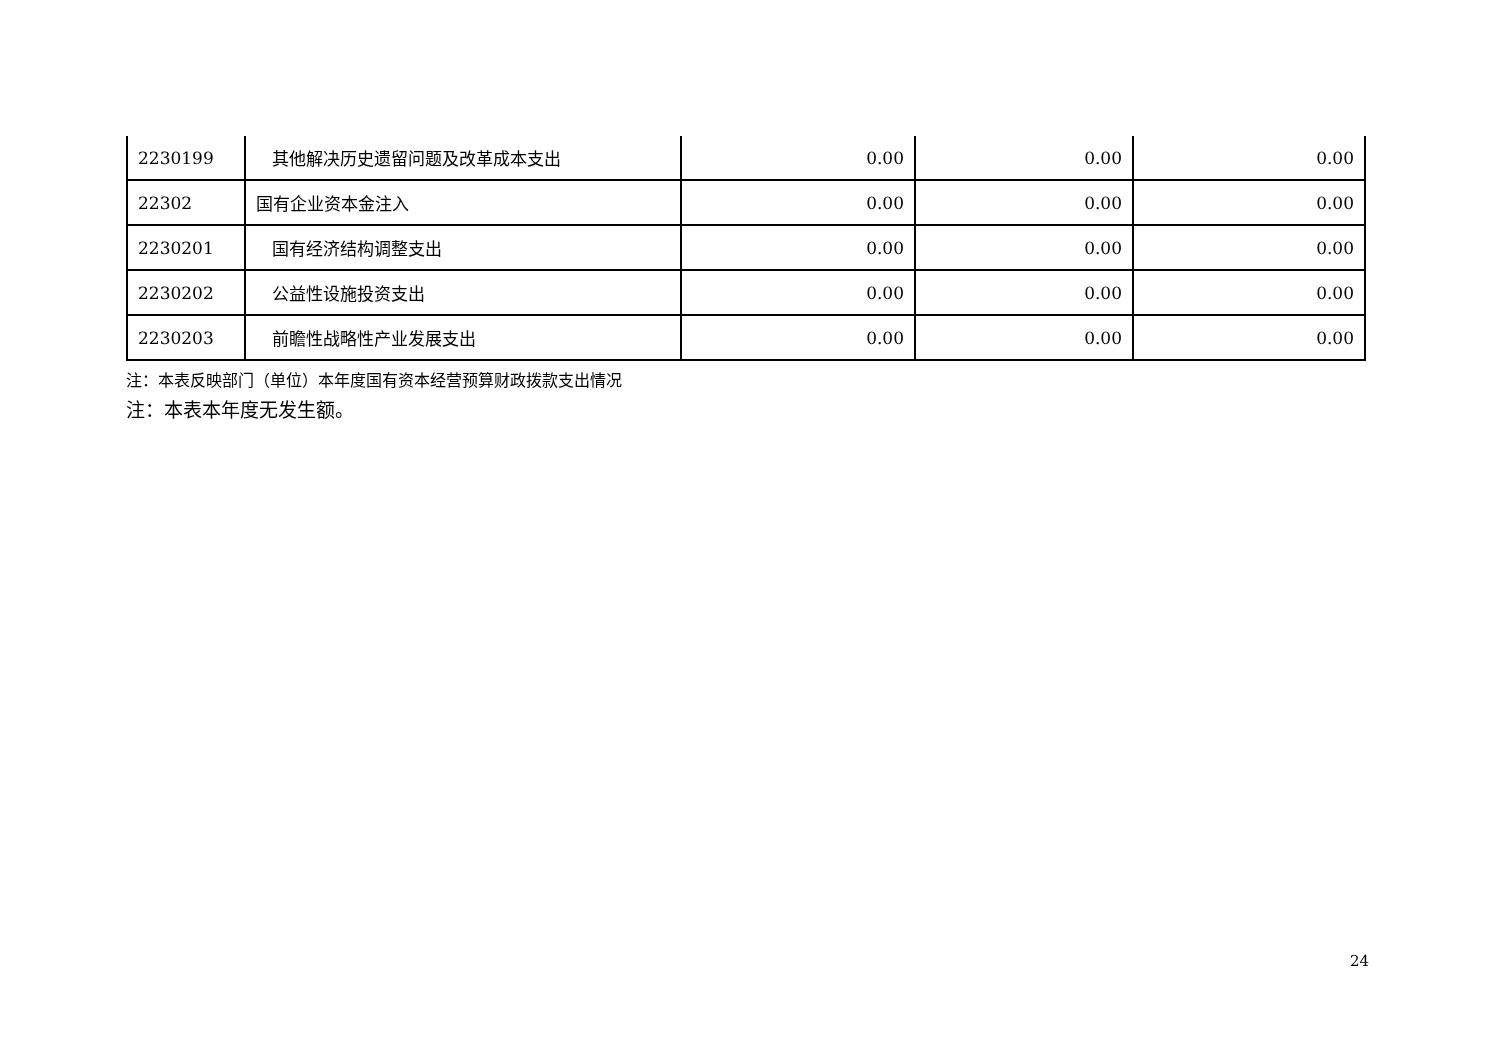| 2230199 | 其他解决历史遗留问题及改革成本支出 | 0.00 | 0.00 | 0.00 |
| 22302 | 国有企业资本金注入 | 0.00 | 0.00 | 0.00 |
| 2230201 | 国有经济结构调整支出 | 0.00 | 0.00 | 0.00 |
| 2230202 | 公益性设施投资支出 | 0.00 | 0.00 | 0.00 |
| 2230203 | 前瞻性战略性产业发展支出 | 0.00 | 0.00 | 0.00 |
注：本表反映部门（单位）本年度国有资本经营预算财政拨款支出情况
注：本表本年度无发生额。
24